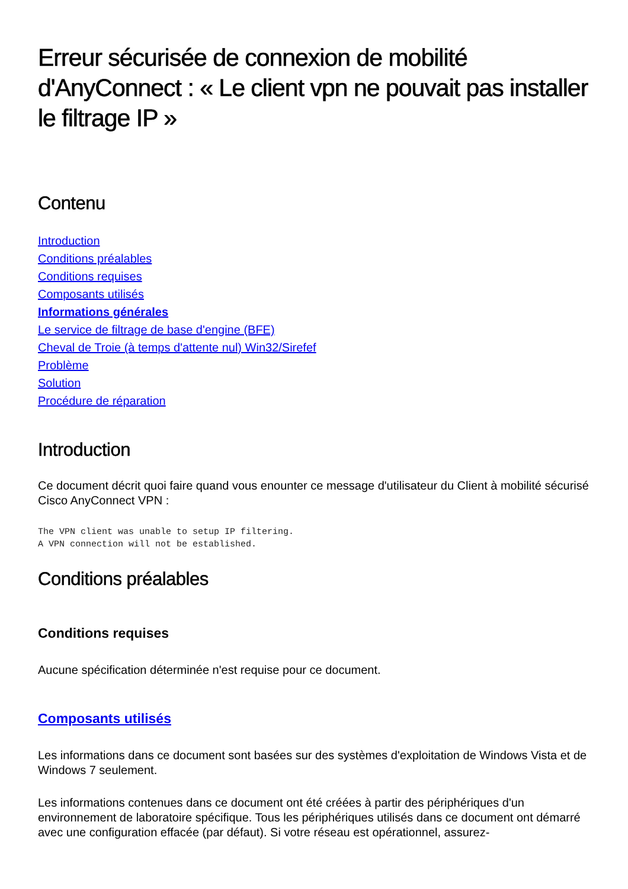Erreur sécurisée de connexion de mobilité d'AnyConnect : « Le client vpn ne pouvait pas installer le filtrage IP »
Contenu
Introduction
Conditions préalables
Conditions requises
Composants utilisés
Informations générales
Le service de filtrage de base d'engine (BFE)
Cheval de Troie (à temps d'attente nul) Win32/Sirefef
Problème
Solution
Procédure de réparation
Introduction
Ce document décrit quoi faire quand vous enounter ce message d'utilisateur du Client à mobilité sécurisé Cisco AnyConnect VPN :
The VPN client was unable to setup IP filtering.
A VPN connection will not be established.
Conditions préalables
Conditions requises
Aucune spécification déterminée n'est requise pour ce document.
Composants utilisés
Les informations dans ce document sont basées sur des systèmes d'exploitation de Windows Vista et de Windows 7 seulement.
Les informations contenues dans ce document ont été créées à partir des périphériques d'un environnement de laboratoire spécifique. Tous les périphériques utilisés dans ce document ont démarré avec une configuration effacée (par défaut). Si votre réseau est opérationnel, assurez-